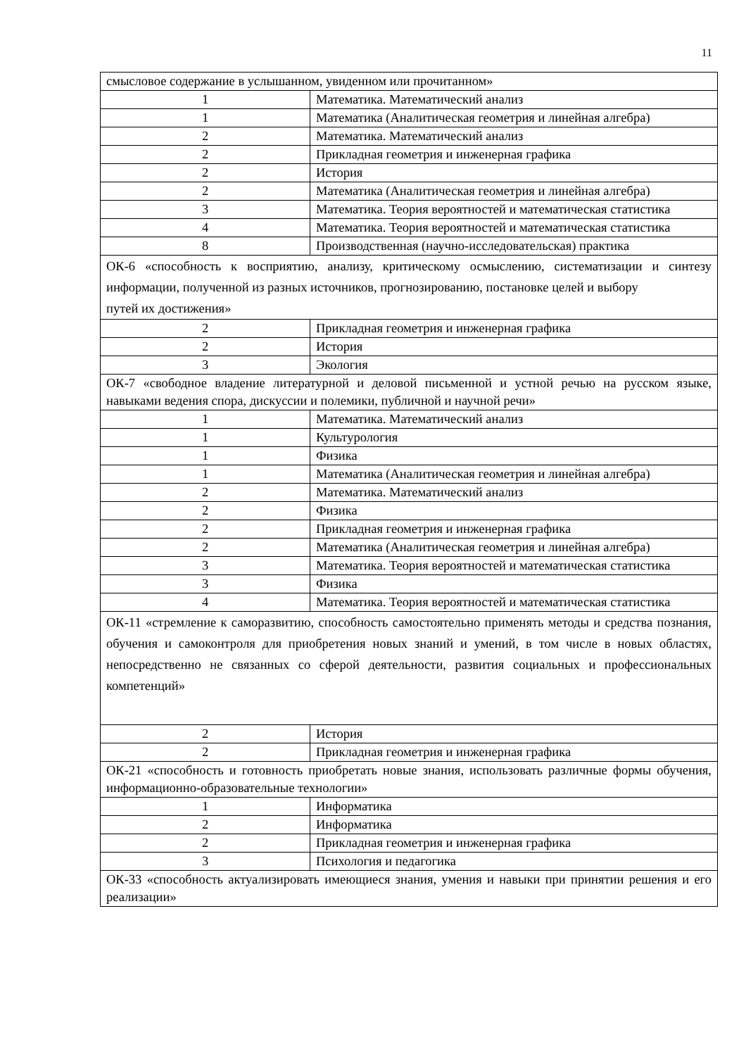11
| смысловое содержание в услышанном, увиденном или прочитанном» | |
| 1 | Математика. Математический анализ |
| 1 | Математика (Аналитическая геометрия и линейная алгебра) |
| 2 | Математика. Математический анализ |
| 2 | Прикладная геометрия и инженерная графика |
| 2 | История |
| 2 | Математика (Аналитическая геометрия и линейная алгебра) |
| 3 | Математика. Теория вероятностей и математическая статистика |
| 4 | Математика. Теория вероятностей и математическая статистика |
| 8 | Производственная (научно-исследовательская) практика |
| ОК-6 «способность к восприятию, анализу, критическому осмыслению, систематизации и синтезу информации, полученной из разных источников, прогнозированию, постановке целей и выбору путей их достижения» | |
| 2 | Прикладная геометрия и инженерная графика |
| 2 | История |
| 3 | Экология |
| ОК-7 «свободное владение литературной и деловой письменной и устной речью на русском языке, навыками ведения спора, дискуссии и полемики, публичной и научной речи» | |
| 1 | Математика. Математический анализ |
| 1 | Культурология |
| 1 | Физика |
| 1 | Математика (Аналитическая геометрия и линейная алгебра) |
| 2 | Математика. Математический анализ |
| 2 | Физика |
| 2 | Прикладная геометрия и инженерная графика |
| 2 | Математика (Аналитическая геометрия и линейная алгебра) |
| 3 | Математика. Теория вероятностей и математическая статистика |
| 3 | Физика |
| 4 | Математика. Теория вероятностей и математическая статистика |
| ОК-11 «стремление к саморазвитию, способность самостоятельно применять методы и средства познания, обучения и самоконтроля для приобретения новых знаний и умений, в том числе в новых областях, непосредственно не связанных со сферой деятельности, развития социальных и профессиональных компетенций» | |
| 2 | История |
| 2 | Прикладная геометрия и инженерная графика |
| ОК-21 «способность и готовность приобретать новые знания, использовать различные формы обучения, информационно-образовательные технологии» | |
| 1 | Информатика |
| 2 | Информатика |
| 2 | Прикладная геометрия и инженерная графика |
| 3 | Психология и педагогика |
| ОК-33 «способность актуализировать имеющиеся знания, умения и навыки при принятии решения и его реализации» | |